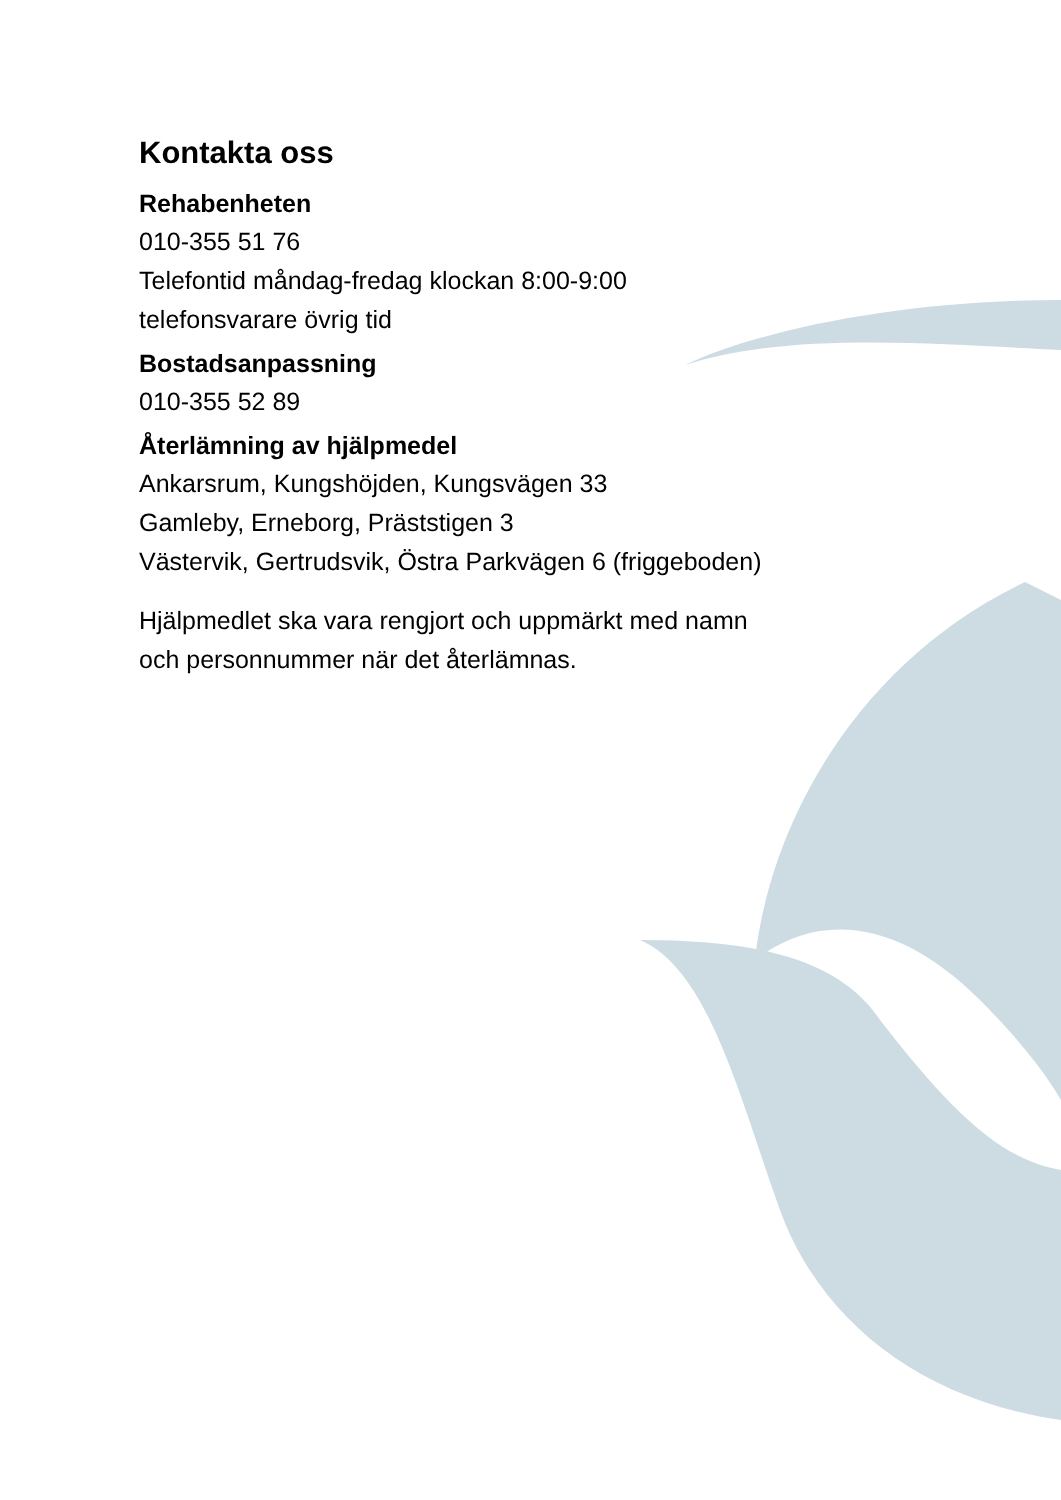Kontakta oss
Rehabenheten
010-355 51 76
Telefontid måndag-fredag klockan 8:00-9:00
telefonsvarare övrig tid
Bostadsanpassning
010-355 52 89
Återlämning av hjälpmedel
Ankarsrum, Kungshöjden, Kungsvägen 33
Gamleby, Erneborg, Präststigen 3
Västervik, Gertrudsvik, Östra Parkvägen 6 (friggeboden)
Hjälpmedlet ska vara rengjort och uppmärkt med namn
och personnummer när det återlämnas.